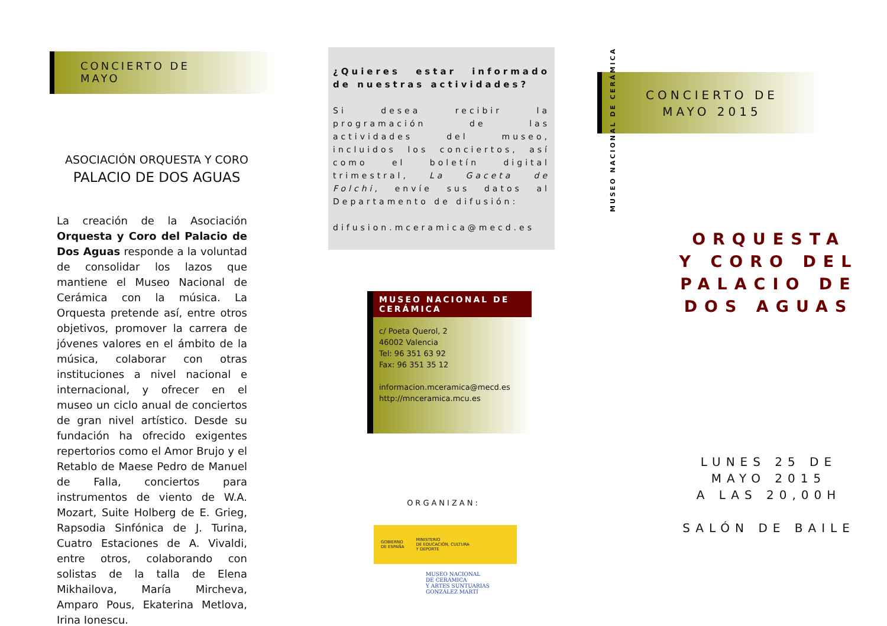CONCIERTO DE
MAYO
ASOCIACIÓN ORQUESTA Y CORO
PALACIO DE DOS AGUAS
La creación de la Asociación Orquesta y Coro del Palacio de Dos Aguas responde a la voluntad de consolidar los lazos que mantiene el Museo Nacional de Cerámica con la música. La Orquesta pretende así, entre otros objetivos, promover la carrera de jóvenes valores en el ámbito de la música, colaborar con otras instituciones a nivel nacional e internacional, y ofrecer en el museo un ciclo anual de conciertos de gran nivel artístico. Desde su fundación ha ofrecido exigentes repertorios como el Amor Brujo y el Retablo de Maese Pedro de Manuel de Falla, conciertos para instrumentos de viento de W.A. Mozart, Suite Holberg de E. Grieg, Rapsodia Sinfónica de J. Turina, Cuatro Estaciones de A. Vivaldi, entre otros, colaborando con solistas de la talla de Elena Mikhailova, María Mircheva, Amparo Pous, Ekaterina Metlova, Irina Ionescu.
¿Quieres estar informado de nuestras actividades?
Si desea recibir la programación de las actividades del museo, incluidos los conciertos, así como el boletín digital trimestral, La Gaceta de Folchi, envíe sus datos al Departamento de difusión:
difusion.mceramica@mecd.es
MUSEO NACIONAL DE CERÁMICA
c/ Poeta Querol, 2
46002 Valencia
Tel: 96 351 63 92
Fax: 96 351 35 12
informacion.mceramica@mecd.es
http://mnceramica.mcu.es
ORGANIZAN:
GOBIERNO
DE ESPAÑA MINISTERIO
DE EDUCACIÓN, CULTURA
Y DEPORTE
MUSEO NACIONAL
DE CERÁMICA
Y ARTES SUNTUARIAS
GONZÁLEZ MARTÍ
MUSEO NACIONAL DE CERÁMICA
CONCIERTO DE
MAYO 2015
ORQUESTA
Y CORO DEL
PALACIO DE
DOS AGUAS
LUNES 25 DE
MAYO 2015
A LAS 20,00H
SALÓN DE BAILE